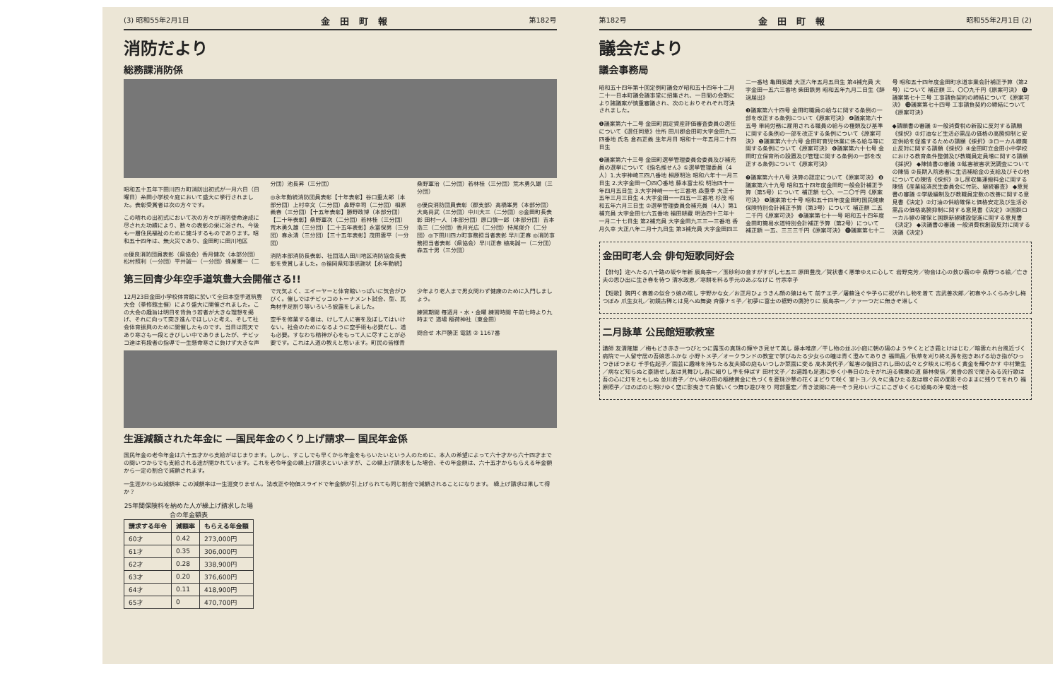(3) 昭和55年2月1日 金田町報 第182号
消防だより
総務課消防係
昭和五十五年下田川四カ町消防出初式が一月六日（日曜日）糸田小学校々庭において盛大に挙行されました。表彰受賞者は次の方々です。
この晴れの出初式において次の方々が消防使命達成に尽された功績により、数々の表彰の栄に浴され、今後も一層住民福祉のために健斗するものであります。昭和五十四年は、無火災であり、金田町に田川地区
◎優良消防団員表彰（県協会）香月健次（本部分団）松村照利（一分団）平井誠一（一分団）蜂屋憲一（二分団）池長昇（三分団）
◎永年勤続消防団員表彰【十年表彰】谷口重太郎（本部分団）上村幸文（二分団）鼻野幸司（二分団）相原義春（三分団）【十五年表彰】勝野政博（本部分団）【二十年表彰】桑野軍次（二分団）若林桂（三分団）荒木勇久雄（三分団）【二十五年表彰】永富保男（三分団）春永清（三分団）【三十五年表彰】茂田雲平（一分団）
消防本部消防長表彰、社団法人田川地区消防協会長表彰を受賞しました。◎福岡県知事感謝状【永年勤続】桑野軍治（二分団）若林桂（三分団）荒木勇久雄（三分団）
◎優良消防団員表彰（郡支部）高橋峯男（本部分団）大島尚武（三分団）中川大三（二分団）◎金田町長表彰 田村一人（本部分団）原口慎一郎（本部分団）吉本浩三（二分団）香月光広（二分団）持尾俊介（二分団）◎下田川四カ町事務担当者表彰 早川正春 ◎消防事務担当者表彰（県協会）早川正春 植髙誠一（二分団）森五十男（三分団）
第三回青少年空手道筑豊大会開催さる!!
12月23日金田小学校体育館に於いて全日本空手道筑豊大会（拳修館主催）により盛大に開催されました。この大会の趣旨は明日を背負う若者が大きな理想を掲げ、それに向って突き進んでほしいと考え、そして社会体育振興のために開催したものです。当日は雨天であり寒さも一段ときびしい中でありましたが、チビッコ達は有段者の指導で一生懸命寒さに負けず大きな声で元気よく、エイーヤーと体育館いっぱいに気合がひびく。催しではチビッコのトーナメント試合、型、瓦角材手足割り等いろいろ披露をしました。
空手を修業する者は、けして人に害を及ぼしてはいけない。社会のためになるように空手術も必要だし、道も必要。すなわち精神が心をもって人に尽すことが必要です。これは人道の教えと思います。町民の皆様青少年より老人まで男女問わず健康のために入門しましょう。
練習期間 毎週月・水・金曜 練習時間 午前七時より九時まで 道場 稲荷神社（東金田）
問合せ 木戸勝正 電話 ② 1167番
生涯減額された年金に ―国民年金のくり上げ請求― 国民年金係
国民年金の老令年金は六十五才から支給がはじまります。しかし、すこしでも早くから年金をもらいたいという人のために、本人の希望によって六十才から六十四才までの間いつからでも支給される途が開かれています。これを老令年金の繰上げ請求といいますが、この繰上げ請求をした場合、その年金額は、六十五才からもらえる年金額から一定の割合で減額されます。
一生涯かわらぬ減額率 この減額率は一生涯変りません。法改正や物価スライドで年金額が引上げられても同じ割合で減額されることになります。 繰上げ請求は果して得か？
25年間保険料を納めた人が繰上げ請求した場合の年金額表
| 請求する年令 | 減額率 | もらえる年金額 |
| --- | --- | --- |
| 60才 | 0.42 | 273,000円 |
| 61才 | 0.35 | 306,000円 |
| 62才 | 0.28 | 338,900円 |
| 63才 | 0.20 | 376,600円 |
| 64才 | 0.11 | 418,900円 |
| 65才 | 0 | 470,700円 |
第182号 金田町報 昭和55年2月1日 (2)
議会だより
議会事務局
昭和五十四年第十回定例町議会が昭和五十四年十二月二十一日本町議会議事堂に招集され、一日間の会期により諸議案が慎重審議され、次のとおりそれぞれ可決されました。
❶議案第六十二号 金田町固定資産評価審査委員の選任について《選任同意》住所 田川郡金田町大字金田九二四番地 氏名 倉石正義 生年月日 昭和十一年五月二十四日生
❷議案第六十三号 金田町選挙管理委員会委員及び補充員の選挙について《指名推せん》①選挙管理委員（4人）1.大字神崎三四八番地 相原明治 昭和六年十一月三日生 2.大字金田一〇四〇番地 藤本富士松 明治四十一年四月五日生 3.大字神崎一一七三番地 森重季 大正十五年三月三日生 4.大字金田一一四五一三番地 杉茂 昭和五年六月三日生 ②選挙管理委員会補充員（4人）第1補充員 大字金田七六五番地 福田耕藏 明治四十三年十一月二十七日生 第2補充員 大字金田九三三—三番地 香月久幸 大正八年二月十九日生 第3補充員 大字金田四三二一番地 亀田辰雄 大正六年五月五日生 第4補充員 大字金田一五六三番地 柴田鉄男 昭和五年九月二日生《辞退届出》
❸議案第六十四号 金田町職員の給与に関する条例の一部を改正する条例について《原案可決》 ❹議案第六十五号 単純労務に雇用される職員の給与の種類及び基準に関する条例の一部を改正する条例について《原案可決》 ❺議案第六十六号 金田町育児休業に係る給与等に関する条例について《原案可決》 ❻議案第六十七号 金田町立保育所の設置及び管理に関する条例の一部を改正する条例について《原案可決》
❼議案第六十八号 決算の認定について《原案可決》 ❽議案第六十九号 昭和五十四年度金田町一般会計補正予算（第5号）について 補正額 七〇、一二〇千円《原案可決》 ❾議案第七十号 昭和五十四年度金田町国民健康保険特別会計補正予算（第3号）について 補正額 二五二千円《原案可決》 ❿議案第七十一号 昭和五十四年度金田町簡易水道特別会計補正予算（第2号）について 補正額 一五、三三三千円《原案可決》 ⓫議案第七十二号 昭和五十四年度金田町水道事業会計補正予算（第2号）について 補正額 三、〇〇九千円《原案可決》 ⓬議案第七十三号 工事請負契約の締結について《原案可決》 ⓭議案第七十四号 工事請負契約の締結について《原案可決》
◆請願書の審議 ①一般消費税の新設に反対する請願《採択》②灯油など生活必需品の価格の高騰抑制と安定供給を促進するための請願《採択》③ローカル線廃止反対に関する請願《採択》④金田町立金田小中学校における教育条件整備及び教職員定員増に関する請願《採択》 ◆陳情書の審議 ①鉱害被害状況調査についての陳情 ②長期入院患者に生活補給金の支給及びその他についての陳情《採択》③し尿収集運搬料金に関する陳情《産業経済民生委員会に付託、継続審査》 ◆意見書の審議 ①学級編制及び教職員定数の改善に関する意見書《決定》②灯油の供給確保と価格安定及び生活必需品の価格高騰抑制に関する意見書《決定》③国鉄ローカル線の確保と国鉄新線建設促進に関する意見書《決定》 ◆決議書の審議 一般消費税創設反対に関する決議《決定》
金田町老人会 俳句短歌同好会
【俳句】迎へたる八十路の坂や年新 辰島宗一／玉砂利の音すがすがし七五三 原田豊茂／賀状書く悪筆ゆえに心して 岩野克芳／物音は心の救ひ霧の中 桑野つる絵／亡き夫の思ひ出に生き春を待つ 清水政恵／寒餅を料る手元のあぶなげに 竹宗幸子
【短歌】胸円く春着の似合う娘の眩し 宇野かな女／お正月ひょうきん顔の猿はもて 前チエ子／屠蘇注ぐや子らに祝がれし物を着て 吉武善次郎／初春やふくらみ少し梅つぼみ 爪生女礼／初鏡古稀とは見へぬ舞姿 斉藤ナミ子／初夢に富士の裾野の鷹狩りに 辰島宗一／ナァ一つだに無きぞ淋しく
二月詠草 公民館短歌教室
講師 友清隆雄 ／梅もどき赤き一つびとつに露玉の真珠の輝やき見せて美し 藤本唯彦／干し物の並ぶ小庭に朝の陽のようやくとどき霜とけはじむ／暗雲たれ台風近づく病院で一人留守居の吾娘思ふかな 小野トメ子／オークランドの教室で学びゐたる少女らの瞳は青く澄みてありき 福田昌／秋草を刈り終え孫を抱きあげる幼き指がひっつきぼつまむ 千手佐起子／園芸に趣味を持ちたる友夫婦の庭もいつしか菜園に変る 高木美代子／鉱害の復旧されし田の広々と夕映えに明るく黄金を輝やかす 中村繁生／病など知らぬと豪語せし友は見舞ひし吾に細りし手を伸ばす 田村文子／お遍路も足速に歩く小春日のたそがれ迫る篠栗の道 藤林俊信／黄昏の旅で聞きゐる流行歌は吾の心に灯をともしぬ 並川君子／かい峡の田の稲穂黄金に色づくを憂珠沙華の花くまどりて咲く 室トヨ／久々に逢ひたる友は稼ぐ前の面影そのままに残りてをれり 福原照子／ほのぼのと明けゆく空に影曳きて白鷺いくつ舞ひ遊びをり 阿部重宏／青き波間に舟一そう見ゆいづこにこぎゆくらむ姫島の沖 菊池一枝